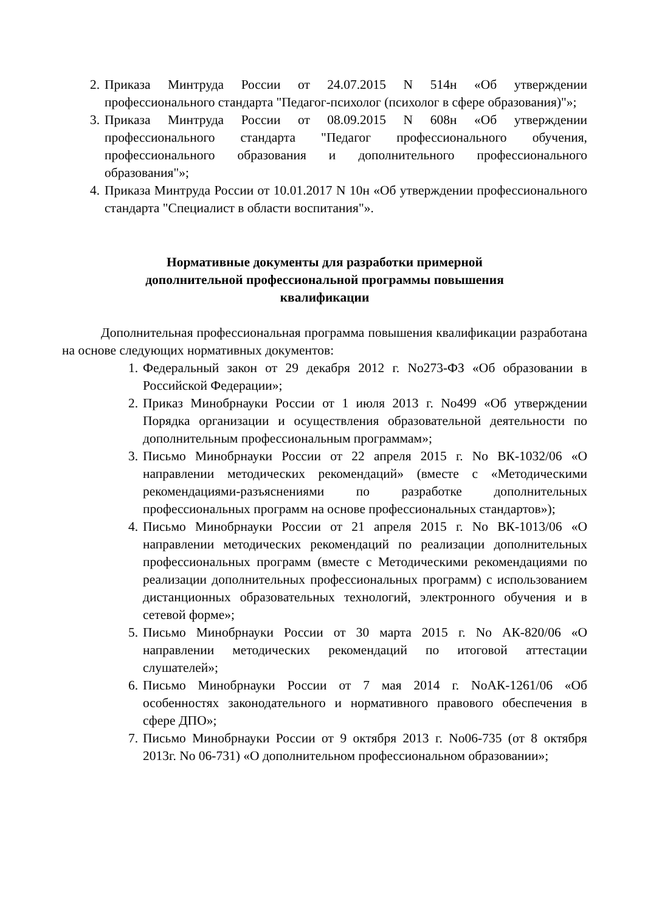2. Приказа Минтруда России от 24.07.2015 N 514н «Об утверждении профессионального стандарта "Педагог-психолог (психолог в сфере образования)"»;
3. Приказа Минтруда России от 08.09.2015 N 608н «Об утверждении профессионального стандарта "Педагог профессионального обучения, профессионального образования и дополнительного профессионального образования"»;
4. Приказа Минтруда России от 10.01.2017 N 10н «Об утверждении профессионального стандарта "Специалист в области воспитания"».
Нормативные документы для разработки примерной дополнительной профессиональной программы повышения квалификации
Дополнительная профессиональная программа повышения квалификации разработана на основе следующих нормативных документов:
1. Федеральный закон от 29 декабря 2012 г. No273-ФЗ «Об образовании в Российской Федерации»;
2. Приказ Минобрнауки России от 1 июля 2013 г. No499 «Об утверждении Порядка организации и осуществления образовательной деятельности по дополнительным профессиональным программам»;
3. Письмо Минобрнауки России от 22 апреля 2015 г. No ВК-1032/06 «О направлении методических рекомендаций» (вместе с «Методическими рекомендациями-разъяснениями по разработке дополнительных профессиональных программ на основе профессиональных стандартов»);
4. Письмо Минобрнауки России от 21 апреля 2015 г. No ВК-1013/06 «О направлении методических рекомендаций по реализации дополнительных профессиональных программ (вместе с Методическими рекомендациями по реализации дополнительных профессиональных программ) с использованием дистанционных образовательных технологий, электронного обучения и в сетевой форме»;
5. Письмо Минобрнауки России от 30 марта 2015 г. No АК-820/06 «О направлении методических рекомендаций по итоговой аттестации слушателей»;
6. Письмо Минобрнауки России от 7 мая 2014 г. NoАК-1261/06 «Об особенностях законодательного и нормативного правового обеспечения в сфере ДПО»;
7. Письмо Минобрнауки России от 9 октября 2013 г. No06-735 (от 8 октября 2013г. No 06-731) «О дополнительном профессиональном образовании»;